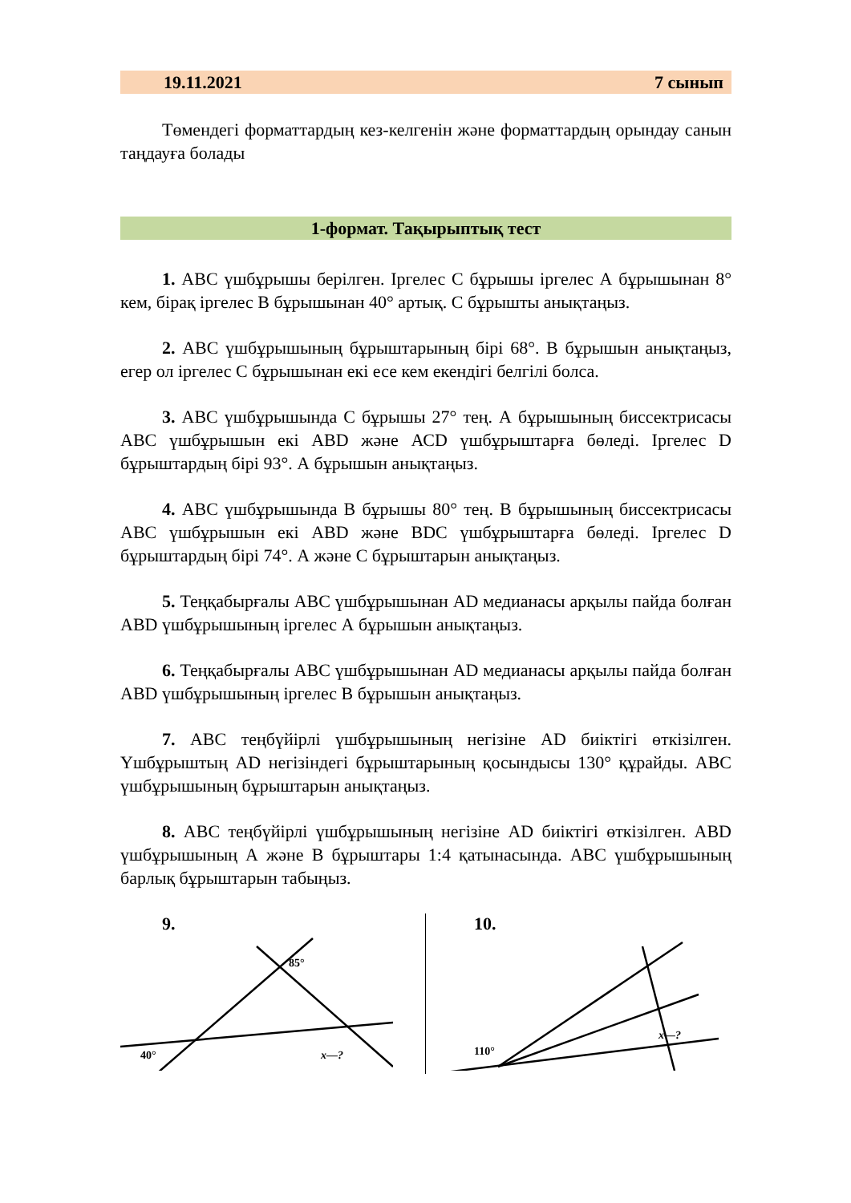19.11.2021 7 сынып
Төмендегі форматтардың кез-келгенін және форматтардың орындау санын таңдауға болады
1-формат. Тақырыптық тест
1. АВС үшбұрышы берілген. Іргелес С бұрышы іргелес А бұрышынан 8° кем, бірақ іргелес В бұрышынан 40° артық. С бұрышты анықтаңыз.
2. АВС үшбұрышының бұрыштарының бірі 68°. В бұрышын анықтаңыз, егер ол іргелес С бұрышынан екі есе кем екендігі белгілі болса.
3. АВС үшбұрышында С бұрышы 27° тең. А бұрышының биссектрисасы АВС үшбұрышын екі АВD және АСD үшбұрыштарға бөледі. Іргелес D бұрыштардың бірі 93°. А бұрышын анықтаңыз.
4. АВС үшбұрышында В бұрышы 80° тең. В бұрышының биссектрисасы АВС үшбұрышын екі АВD және ВDC үшбұрыштарға бөледі. Іргелес D бұрыштардың бірі 74°. А және С бұрыштарын анықтаңыз.
5. Теңқабырғалы АВС үшбұрышынан AD медианасы арқылы пайда болған АВD үшбұрышының іргелес А бұрышын анықтаңыз.
6. Теңқабырғалы АВС үшбұрышынан AD медианасы арқылы пайда болған АВD үшбұрышының іргелес В бұрышын анықтаңыз.
7. АВС теңбүйірлі үшбұрышының негізіне АD биіктігі өткізілген. Үшбұрыштың АD негізіндегі бұрыштарының қосындысы 130° құрайды. АВС үшбұрышының бұрыштарын анықтаңыз.
8. АВС теңбүйірлі үшбұрышының негізіне АD биіктігі өткізілген. АВD үшбұрышының А және В бұрыштары 1:4 қатынасында. АВС үшбұрышының барлық бұрыштарын табыңыз.
9.
x—?
85°
40°
10.
x—?
110°